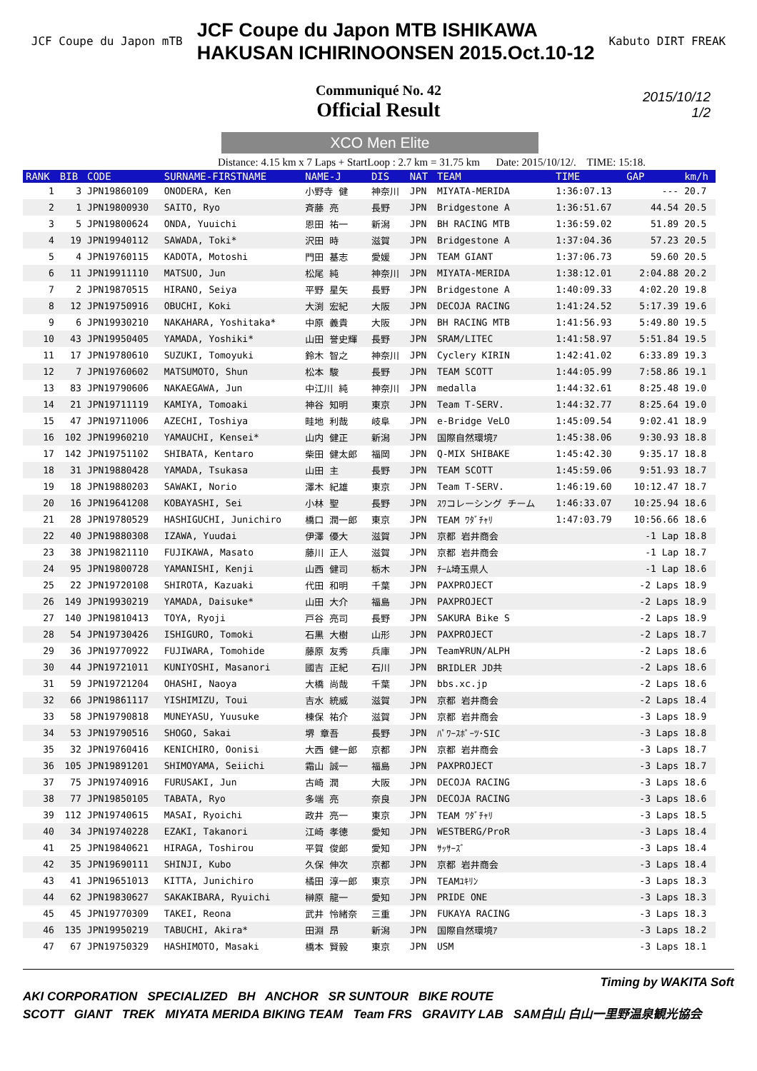JCF Coupe du Japon mTB
JCF Coupe du Japon MTB ISHIKAWA
HAKUSAN ICHIRINOONSEN 2015.Oct.10-12
Kabuto DIRT FREAK
Communiqué No. 42
Official Result
2015/10/12
1/2
XCO Men Elite
Distance: 4.15 km x 7 Laps + StartLoop : 2.7 km = 31.75 km Date: 2015/10/12/. TIME: 15:18.
| RANK | BIB | CODE | SURNAME-FIRSTNAME | NAME-J | DIS | NAT | TEAM | TIME | GAP | km/h |
| --- | --- | --- | --- | --- | --- | --- | --- | --- | --- | --- |
| 1 | 3 | JPN19860109 | ONODERA, Ken | 小野寺 健 | 神奈川 | JPN | MIYATA-MERIDA | 1:36:07.13 | --- | 20.7 |
| 2 | 1 | JPN19800930 | SAITO, Ryo | 斉藤 亮 | 長野 | JPN | Bridgestone A | 1:36:51.67 | 44.54 | 20.5 |
| 3 | 5 | JPN19800624 | ONDA, Yuuichi | 恩田 祐一 | 新潟 | JPN | BH RACING MTB | 1:36:59.02 | 51.89 | 20.5 |
| 4 | 19 | JPN19940112 | SAWADA, Toki* | 沢田 時 | 滋賀 | JPN | Bridgestone A | 1:37:04.36 | 57.23 | 20.5 |
| 5 | 4 | JPN19760115 | KADOTA, Motoshi | 門田 基志 | 愛媛 | JPN | TEAM GIANT | 1:37:06.73 | 59.60 | 20.5 |
| 6 | 11 | JPN19911110 | MATSUO, Jun | 松尾 純 | 神奈川 | JPN | MIYATA-MERIDA | 1:38:12.01 | 2:04.88 | 20.2 |
| 7 | 2 | JPN19870515 | HIRANO, Seiya | 平野 星矢 | 長野 | JPN | Bridgestone A | 1:40:09.33 | 4:02.20 | 19.8 |
| 8 | 12 | JPN19750916 | OBUCHI, Koki | 大渕 宏紀 | 大阪 | JPN | DECOJA RACING | 1:41:24.52 | 5:17.39 | 19.6 |
| 9 | 6 | JPN19930210 | NAKAHARA, Yoshitaka* | 中原 義貴 | 大阪 | JPN | BH RACING MTB | 1:41:56.93 | 5:49.80 | 19.5 |
| 10 | 43 | JPN19950405 | YAMADA, Yoshiki* | 山田 誉史輝 | 長野 | JPN | SRAM/LITEC | 1:41:58.97 | 5:51.84 | 19.5 |
| 11 | 17 | JPN19780610 | SUZUKI, Tomoyuki | 鈴木 智之 | 神奈川 | JPN | Cyclery KIRIN | 1:42:41.02 | 6:33.89 | 19.3 |
| 12 | 7 | JPN19760602 | MATSUMOTO, Shun | 松本 駿 | 長野 | JPN | TEAM SCOTT | 1:44:05.99 | 7:58.86 | 19.1 |
| 13 | 83 | JPN19790606 | NAKAEGAWA, Jun | 中江川 純 | 神奈川 | JPN | medalla | 1:44:32.61 | 8:25.48 | 19.0 |
| 14 | 21 | JPN19711119 | KAMIYA, Tomoaki | 神谷 知明 | 東京 | JPN | Team T-SERV. | 1:44:32.77 | 8:25.64 | 19.0 |
| 15 | 47 | JPN19711006 | AZECHI, Toshiya | 畦地 利哉 | 岐阜 | JPN | e-Bridge VeLO | 1:45:09.54 | 9:02.41 | 18.9 |
| 16 | 102 | JPN19960210 | YAMAUCHI, Kensei* | 山内 健正 | 新潟 | JPN | 国際自然環境ｱ | 1:45:38.06 | 9:30.93 | 18.8 |
| 17 | 142 | JPN19751102 | SHIBATA, Kentaro | 柴田 健太郎 | 福岡 | JPN | Q-MIX SHIBAKE | 1:45:42.30 | 9:35.17 | 18.8 |
| 18 | 31 | JPN19880428 | YAMADA, Tsukasa | 山田 主 | 長野 | JPN | TEAM SCOTT | 1:45:59.06 | 9:51.93 | 18.7 |
| 19 | 18 | JPN19880203 | SAWAKI, Norio | 澤木 紀雄 | 東京 | JPN | Team T-SERV. | 1:46:19.60 | 10:12.47 | 18.7 |
| 20 | 16 | JPN19641208 | KOBAYASHI, Sei | 小林 聖 | 長野 | JPN | ｽﾜコレーシング チーム | 1:46:33.07 | 10:25.94 | 18.6 |
| 21 | 28 | JPN19780529 | HASHIGUCHI, Junichiro | 橋口 潤一郎 | 東京 | JPN | TEAM ﾜﾀﾞﾁｬﾘ | 1:47:03.79 | 10:56.66 | 18.6 |
| 22 | 40 | JPN19880308 | IZAWA, Yuudai | 伊澤 優大 | 滋賀 | JPN | 京都 岩井商会 | | -1 Lap | 18.8 |
| 23 | 38 | JPN19821110 | FUJIKAWA, Masato | 藤川 正人 | 滋賀 | JPN | 京都 岩井商会 | | -1 Lap | 18.7 |
| 24 | 95 | JPN19800728 | YAMANISHI, Kenji | 山西 健司 | 栃木 | JPN | ﾁｰﾑ埼玉県人 | | -1 Lap | 18.6 |
| 25 | 22 | JPN19720108 | SHIROTA, Kazuaki | 代田 和明 | 千葉 | JPN | PAXPROJECT | | -2 Laps | 18.9 |
| 26 | 149 | JPN19930219 | YAMADA, Daisuke* | 山田 大介 | 福島 | JPN | PAXPROJECT | | -2 Laps | 18.9 |
| 27 | 140 | JPN19810413 | TOYA, Ryoji | 戸谷 亮司 | 長野 | JPN | SAKURA Bike S | | -2 Laps | 18.9 |
| 28 | 54 | JPN19730426 | ISHIGURO, Tomoki | 石黒 大樹 | 山形 | JPN | PAXPROJECT | | -2 Laps | 18.7 |
| 29 | 36 | JPN19770922 | FUJIWARA, Tomohide | 藤原 友秀 | 兵庫 | JPN | Team¥RUN/ALPH | | -2 Laps | 18.6 |
| 30 | 44 | JPN19721011 | KUNIYOSHI, Masanori | 國吉 正紀 | 石川 | JPN | BRIDLER JD共 | | -2 Laps | 18.6 |
| 31 | 59 | JPN19721204 | OHASHI, Naoya | 大橋 尚哉 | 千葉 | JPN | bbs.xc.jp | | -2 Laps | 18.6 |
| 32 | 66 | JPN19861117 | YISHIMIZU, Toui | 吉水 統威 | 滋賀 | JPN | 京都 岩井商会 | | -2 Laps | 18.4 |
| 33 | 58 | JPN19790818 | MUNEYASU, Yuusuke | 棟保 祐介 | 滋賀 | JPN | 京都 岩井商会 | | -3 Laps | 18.9 |
| 34 | 53 | JPN19790516 | SHOGO, Sakai | 堺 章吾 | 長野 | JPN | ﾊﾟﾜｰｽﾎﾟｰﾂ･SIC | | -3 Laps | 18.8 |
| 35 | 32 | JPN19760416 | KENICHIRO, Oonisi | 大西 健一郎 | 京都 | JPN | 京都 岩井商会 | | -3 Laps | 18.7 |
| 36 | 105 | JPN19891201 | SHIMOYAMA, Seiichi | 霜山 誠一 | 福島 | JPN | PAXPROJECT | | -3 Laps | 18.7 |
| 37 | 75 | JPN19740916 | FURUSAKI, Jun | 古崎 潤 | 大阪 | JPN | DECOJA RACING | | -3 Laps | 18.6 |
| 38 | 77 | JPN19850105 | TABATA, Ryo | 多端 亮 | 奈良 | JPN | DECOJA RACING | | -3 Laps | 18.6 |
| 39 | 112 | JPN19740615 | MASAI, Ryoichi | 政井 亮一 | 東京 | JPN | TEAM ﾜﾀﾞﾁｬﾘ | | -3 Laps | 18.5 |
| 40 | 34 | JPN19740228 | EZAKI, Takanori | 江崎 孝徳 | 愛知 | JPN | WESTBERG/ProR | | -3 Laps | 18.4 |
| 41 | 25 | JPN19840621 | HIRAGA, Toshirou | 平賀 俊郎 | 愛知 | JPN | ｻｯｻｰｽﾞ | | -3 Laps | 18.4 |
| 42 | 35 | JPN19690111 | SHINJI, Kubo | 久保 伸次 | 京都 | JPN | 京都 岩井商会 | | -3 Laps | 18.4 |
| 43 | 41 | JPN19651013 | KITTA, Junichiro | 橘田 淳一郎 | 東京 | JPN | TEAMﾕｷﾘﾝ | | -3 Laps | 18.3 |
| 44 | 62 | JPN19830627 | SAKAKIBARA, Ryuichi | 榊原 龍一 | 愛知 | JPN | PRIDE ONE | | -3 Laps | 18.3 |
| 45 | 45 | JPN19770309 | TAKEI, Reona | 武井 怜緒奈 | 三重 | JPN | FUKAYA RACING | | -3 Laps | 18.3 |
| 46 | 135 | JPN19950219 | TABUCHI, Akira* | 田淵 昂 | 新潟 | JPN | 国際自然環境ｱ | | -3 Laps | 18.2 |
| 47 | 67 | JPN19750329 | HASHIMOTO, Masaki | 橋本 賢毅 | 東京 | JPN | USM | | -3 Laps | 18.1 |
Timing by WAKITA Soft
AKI CORPORATION SPECIALIZED BH ANCHOR SR SUNTOUR BIKE ROUTE
SCOTT GIANT TREK MIYATA MERIDA BIKING TEAM Team FRS GRAVITY LAB SAM白山 白山一里野温泉観光協会